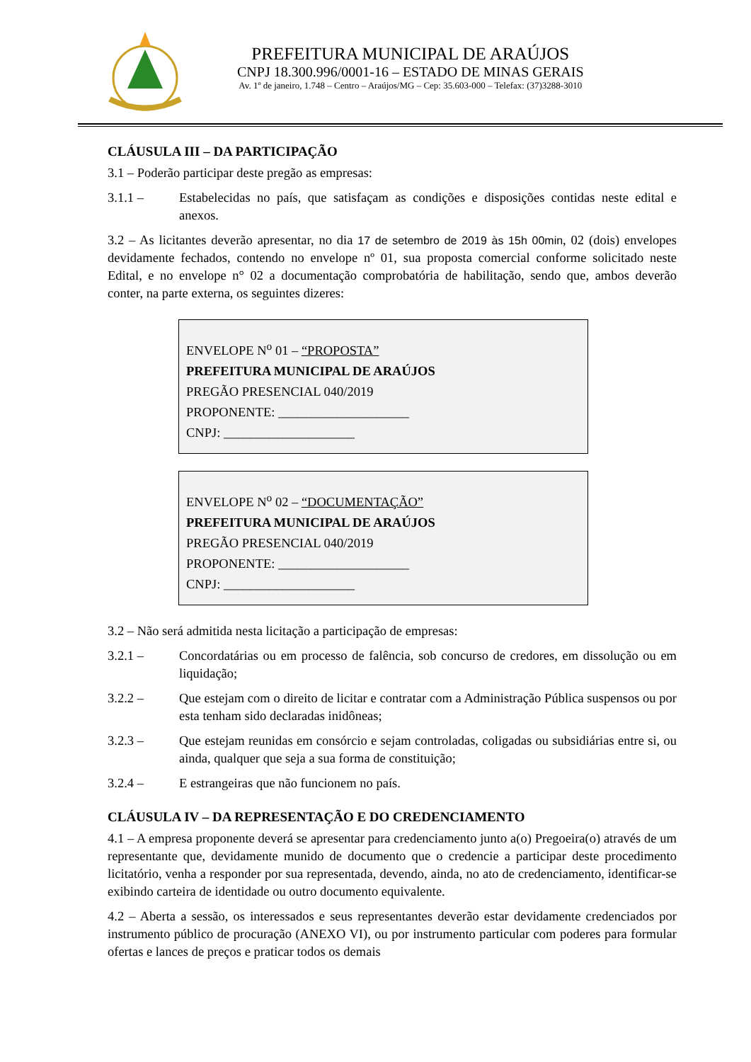PREFEITURA MUNICIPAL DE ARAÚJOS
CNPJ 18.300.996/0001-16 – ESTADO DE MINAS GERAIS
Av. 1º de janeiro, 1.748 – Centro – Araújos/MG – Cep: 35.603-000 – Telefax: (37)3288-3010
CLÁUSULA III – DA PARTICIPAÇÃO
3.1 – Poderão participar deste pregão as empresas:
3.1.1 – Estabelecidas no país, que satisfaçam as condições e disposições contidas neste edital e anexos.
3.2 – As licitantes deverão apresentar, no dia 17 de setembro de 2019 às 15h 00min, 02 (dois) envelopes devidamente fechados, contendo no envelope nº 01, sua proposta comercial conforme solicitado neste Edital, e no envelope n° 02 a documentação comprobatória de habilitação, sendo que, ambos deverão conter, na parte externa, os seguintes dizeres:
ENVELOPE N<sup>o</sup> 01 – “PROPOSTA”
PREFEITURA MUNICIPAL DE ARAÚJOS
PREGÃO PRESENCIAL 040/2019
PROPONENTE: ____________________
CNPJ: ____________________
ENVELOPE N<sup>o</sup> 02 – “DOCUMENTAÇÃO”
PREFEITURA MUNICIPAL DE ARAÚJOS
PREGÃO PRESENCIAL 040/2019
PROPONENTE: ____________________
CNPJ: ____________________
3.2 – Não será admitida nesta licitação a participação de empresas:
3.2.1 – Concordatárias ou em processo de falência, sob concurso de credores, em dissolução ou em liquidação;
3.2.2 – Que estejam com o direito de licitar e contratar com a Administração Pública suspensos ou por esta tenham sido declaradas inidôneas;
3.2.3 – Que estejam reunidas em consórcio e sejam controladas, coligadas ou subsidiárias entre si, ou ainda, qualquer que seja a sua forma de constituição;
3.2.4 – E estrangeiras que não funcionem no país.
CLÁUSULA IV – DA REPRESENTAÇÃO E DO CREDENCIAMENTO
4.1 – A empresa proponente deverá se apresentar para credenciamento junto a(o) Pregoeira(o) através de um representante que, devidamente munido de documento que o credencie a participar deste procedimento licitatório, venha a responder por sua representada, devendo, ainda, no ato de credenciamento, identificar-se exibindo carteira de identidade ou outro documento equivalente.
4.2 – Aberta a sessão, os interessados e seus representantes deverão estar devidamente credenciados por instrumento público de procuração (ANEXO VI), ou por instrumento particular com poderes para formular ofertas e lances de preços e praticar todos os demais